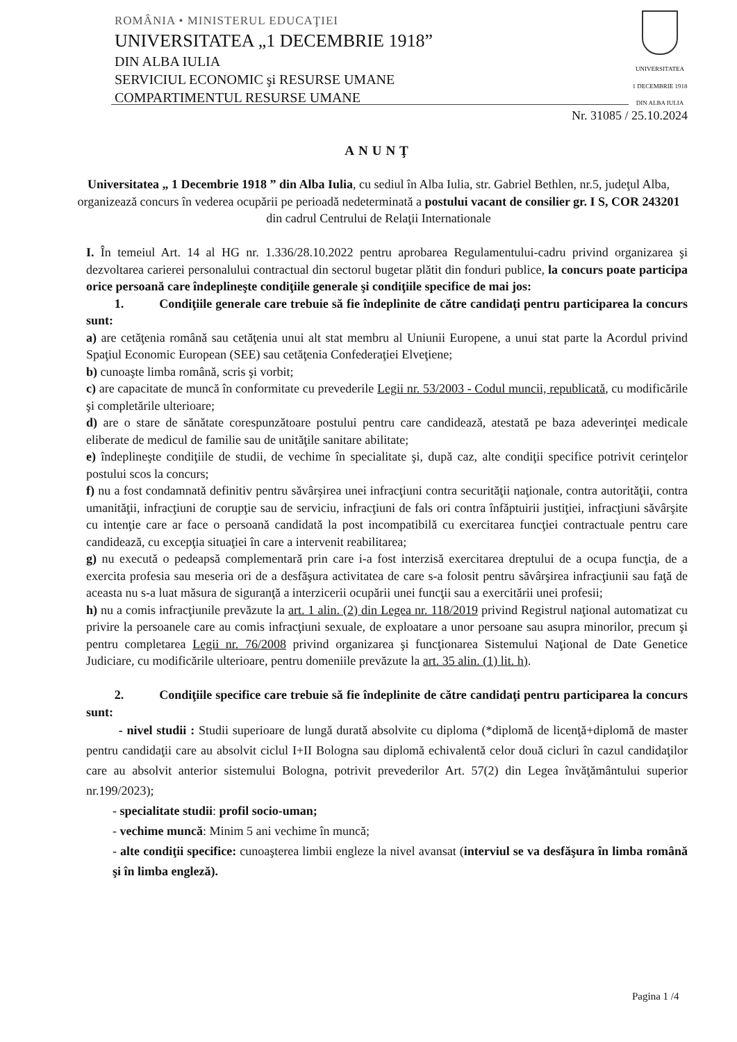ROMÂNIA • MINISTERUL EDUCAŢIEI
UNIVERSITATEA „1 DECEMBRIE 1918”
DIN ALBA IULIA
SERVICIUL ECONOMIC şi RESURSE UMANE
COMPARTIMENTUL RESURSE UMANE
UNIVERSITATEA
1 DECEMBRIE 1918
DIN ALBA IULIA
Nr. 31085 / 25.10.2024
ANUNŢ
Universitatea „ 1 Decembrie 1918 ” din Alba Iulia, cu sediul în Alba Iulia, str. Gabriel Bethlen, nr.5, judeţul Alba, organizează concurs în vederea ocupării pe perioadă nedeterminată a postului vacant de consilier gr. I S, COR 243201 din cadrul Centrului de Relaţii Internationale
I. În temeiul Art. 14 al HG nr. 1.336/28.10.2022 pentru aprobarea Regulamentului-cadru privind organizarea şi dezvoltarea carierei personalului contractual din sectorul bugetar plătit din fonduri publice, la concurs poate participa orice persoană care îndeplineşte condiţiile generale şi condiţiile specifice de mai jos:
1. Condiţiile generale care trebuie să fie îndeplinite de către candidaţi pentru participarea la concurs sunt:
a) are cetăţenia română sau cetăţenia unui alt stat membru al Uniunii Europene, a unui stat parte la Acordul privind Spaţiul Economic European (SEE) sau cetăţenia Confederaţiei Elveţiene;
b) cunoaşte limba română, scris şi vorbit;
c) are capacitate de muncă în conformitate cu prevederile Legii nr. 53/2003 - Codul muncii, republicată, cu modificările şi completările ulterioare;
d) are o stare de sănătate corespunzătoare postului pentru care candidează, atestată pe baza adeverinţei medicale eliberate de medicul de familie sau de unităţile sanitare abilitate;
e) îndeplineşte condiţiile de studii, de vechime în specialitate şi, după caz, alte condiţii specifice potrivit cerinţelor postului scos la concurs;
f) nu a fost condamnată definitiv pentru săvârşirea unei infracţiuni contra securităţii naţionale, contra autorităţii, contra umanităţii, infracţiuni de corupţie sau de serviciu, infracţiuni de fals ori contra înfăptuirii justiţiei, infracţiuni săvârşite cu intenţie care ar face o persoană candidată la post incompatibilă cu exercitarea funcţiei contractuale pentru care candidează, cu excepţia situaţiei în care a intervenit reabilitarea;
g) nu execută o pedeapsă complementară prin care i-a fost interzisă exercitarea dreptului de a ocupa funcţia, de a exercita profesia sau meseria ori de a desfăşura activitatea de care s-a folosit pentru săvârşirea infracţiunii sau faţă de aceasta nu s-a luat măsura de siguranţă a interzicerii ocupării unei funcţii sau a exercitării unei profesii;
h) nu a comis infracţiunile prevăzute la art. 1 alin. (2) din Legea nr. 118/2019 privind Registrul naţional automatizat cu privire la persoanele care au comis infracţiuni sexuale, de exploatare a unor persoane sau asupra minorilor, precum şi pentru completarea Legii nr. 76/2008 privind organizarea şi funcţionarea Sistemului Naţional de Date Genetice Judiciare, cu modificările ulterioare, pentru domeniile prevăzute la art. 35 alin. (1) lit. h).
2. Condiţiile specifice care trebuie să fie îndeplinite de către candidaţi pentru participarea la concurs sunt:
- nivel studii : Studii superioare de lungă durată absolvite cu diploma (*diplomă de licenţă+diplomă de master pentru candidaţii care au absolvit ciclul I+II Bologna sau diplomă echivalentă celor două cicluri în cazul candidaţilor care au absolvit anterior sistemului Bologna, potrivit prevederilor Art. 57(2) din Legea învăţământului superior nr.199/2023);
- specialitate studii: profil socio-uman;
- vechime muncă: Minim 5 ani vechime în muncă;
- alte condiţii specifice: cunoaşterea limbii engleze la nivel avansat (interviul se va desfăşura în limba română şi în limba engleză).
Pagina 1 /4